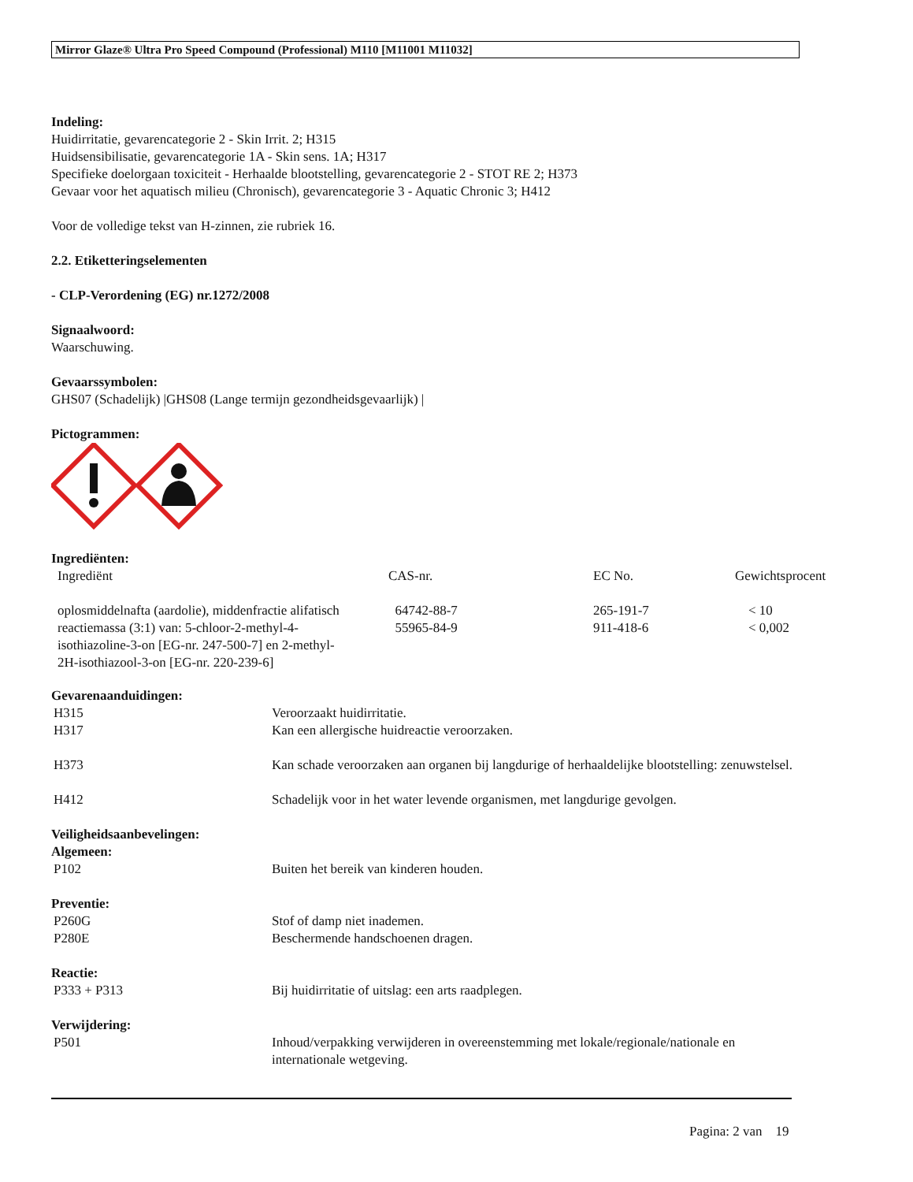Mirror Glaze® Ultra Pro Speed Compound (Professional) M110 [M11001 M11032]
Indeling:
Huidirritatie, gevarencategorie 2 - Skin Irrit. 2; H315
Huidsensibilisatie, gevarencategorie 1A - Skin sens. 1A; H317
Specifieke doelorgaan toxiciteit - Herhaalde blootstelling, gevarencategorie 2 - STOT RE 2; H373
Gevaar voor het aquatisch milieu (Chronisch), gevarencategorie 3 - Aquatic Chronic 3; H412
Voor de volledige tekst van H-zinnen, zie rubriek 16.
2.2. Etiketteringselementen
- CLP-Verordening (EG) nr.1272/2008
Signaalwoord:
Waarschuwing.
Gevaarssymbolen:
GHS07 (Schadelijk) |GHS08 (Lange termijn gezondheidsgevaarlijk) |
Pictogrammen:
Ingrediënten:
| Ingrediënt | CAS-nr. | EC No. | Gewichtsprocent |
| oplosmiddelnafta (aardolie), middenfractie alifatisch | 64742-88-7 | 265-191-7 | < 10 |
| reactiemassa (3:1) van: 5-chloor-2-methyl-4- isothiazoline-3-on [EG-nr. 247-500-7] en 2-methyl- 2H-isothiazool-3-on [EG-nr. 220-239-6] | 55965-84-9 | 911-418-6 | < 0,002 |
Gevarenaanduidingen:
| H315 | Veroorzaakt huidirritatie. |
| H317 | Kan een allergische huidreactie veroorzaken. |
| H373 | Kan schade veroorzaken aan organen bij langdurige of herhaaldelijke blootstelling: zenuwstelsel. |
| H412 | Schadelijk voor in het water levende organismen, met langdurige gevolgen. |
Veiligheidsaanbevelingen:
Algemeen:
| P102 | Buiten het bereik van kinderen houden. |
Preventie:
| P260G | Stof of damp niet inademen. |
| P280E | Beschermende handschoenen dragen. |
Reactie:
| P333 + P313 | Bij huidirritatie of uitslag: een arts raadplegen. |
Verwijdering:
| P501 | Inhoud/verpakking verwijderen in overeenstemming met lokale/regionale/nationale en internationale wetgeving. |
Pagina: 2 van 19